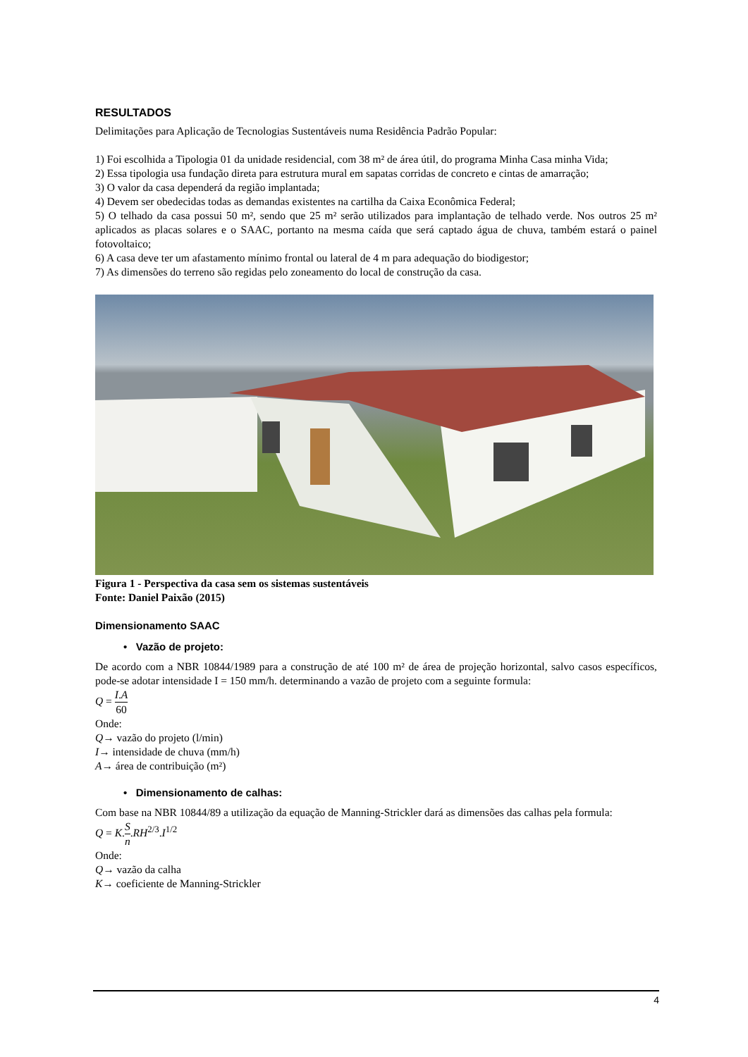RESULTADOS
Delimitações para Aplicação de Tecnologias Sustentáveis numa Residência Padrão Popular:
1) Foi escolhida a Tipologia 01 da unidade residencial, com 38 m² de área útil, do programa Minha Casa minha Vida;
2) Essa tipologia usa fundação direta para estrutura mural em sapatas corridas de concreto e cintas de amarração;
3) O valor da casa dependerá da região implantada;
4) Devem ser obedecidas todas as demandas existentes na cartilha da Caixa Econômica Federal;
5) O telhado da casa possui 50 m², sendo que 25 m² serão utilizados para implantação de telhado verde. Nos outros 25 m² aplicados as placas solares e o SAAC, portanto na mesma caída que será captado água de chuva, também estará o painel fotovoltaico;
6) A casa deve ter um afastamento mínimo frontal ou lateral de 4 m para adequação do biodigestor;
7) As dimensões do terreno são regidas pelo zoneamento do local de construção da casa.
Figura 1 - Perspectiva da casa sem os sistemas sustentáveis
Fonte: Daniel Paixão (2015)
Dimensionamento SAAC
• Vazão de projeto:
De acordo com a NBR 10844/1989 para a construção de até 100 m² de área de projeção horizontal, salvo casos específicos, pode-se adotar intensidade I = 150 mm/h. determinando a vazão de projeto com a seguinte formula:
Q = I.A 60
Onde:
Q→ vazão do projeto (l/min)
I→ intensidade de chuva (mm/h)
A→ área de contribuição (m²)
• Dimensionamento de calhas:
Com base na NBR 10844/89 a utilização da equação de Manning-Strickler dará as dimensões das calhas pela formula:
Q = K.S n.RH<sup>2/3</sup>.I<sup>1/2</sup>
Onde:
Q→ vazão da calha
K→ coeficiente de Manning-Strickler
4